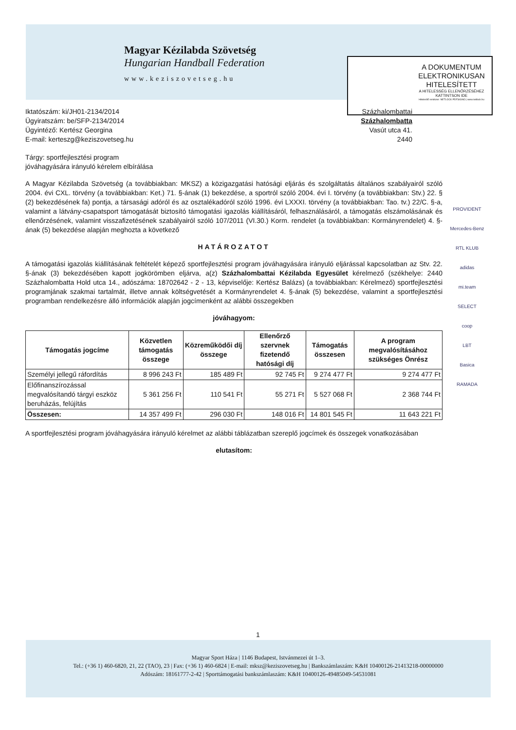Magyar Kézilabda Szövetség
Hungarian Handball Federation
www.keziszovetseg.hu
A DOKUMENTUM ELEKTRONIKUSAN HITELESÍTETT
A HITELESSÉG ELLENŐRZÉSÉHEZ KATTINTSON IDE
Hitelesítő rendszer: NETLOCK PDFSIGNO | www.netlock.hu
Iktatószám: ki/JH01-2134/2014
Ügyiratszám: be/SFP-2134/2014
Ügyintéző: Kertész Georgina
E-mail: kerteszg@keziszovetseg.hu
Százhalombattai
Százhalombatta
Vasút utca 41.
2440
Tárgy: sportfejlesztési program
jóváhagyására irányuló kérelem elbírálása
A Magyar Kézilabda Szövetség (a továbbiakban: MKSZ) a közigazgatási hatósági eljárás és szolgáltatás általános szabályairól szóló 2004. évi CXL. törvény (a továbbiakban: Ket.) 71. §-ának (1) bekezdése, a sportról szóló 2004. évi I. törvény (a továbbiakban: Stv.) 22. § (2) bekezdésének fa) pontja, a társasági adóról és az osztalékadóról szóló 1996. évi LXXXI. törvény (a továbbiakban: Tao. tv.) 22/C. §-a, valamint a látvány-csapatsport támogatását biztosító támogatási igazolás kiállításáról, felhasználásáról, a támogatás elszámolásának és ellenőrzésének, valamint visszafizetésének szabályairól szóló 107/2011 (VI.30.) Korm. rendelet (a továbbiakban: Kormányrendelet) 4. §-ának (5) bekezdése alapján meghozta a következő
HATÁROZATOT
A támogatási igazolás kiállításának feltételét képező sportfejlesztési program jóváhagyására irányuló eljárással kapcsolatban az Stv. 22. §-ának (3) bekezdésében kapott jogkörömben eljárva, a(z) Százhalombattai Kézilabda Egyesület kérelmező (székhelye: 2440 Százhalombatta Hold utca 14., adószáma: 18702642 - 2 - 13, képviselője: Kertész Balázs) (a továbbiakban: Kérelmező) sportfejlesztési programjának szakmai tartalmát, illetve annak költségvetését a Kormányrendelet 4. §-ának (5) bekezdése, valamint a sportfejlesztési programban rendelkezésre álló információk alapján jogcímenként az alábbi összegekben
jóváhagyom:
| Támogatás jogcíme | Közvetlen támogatás összege | Közreműködői díj összege | Ellenőrző szervnek fizetendő hatósági díj | Támogatás összesen | A program megvalósításához szükséges Önrész |
| --- | --- | --- | --- | --- | --- |
| Személyi jellegű ráfordítás | 8 996 243 Ft | 185 489 Ft | 92 745 Ft | 9 274 477 Ft | 9 274 477 Ft |
| Előfinanszírozással megvalósítandó tárgyi eszköz beruházás, felújítás | 5 361 256 Ft | 110 541 Ft | 55 271 Ft | 5 527 068 Ft | 2 368 744 Ft |
| Összesen: | 14 357 499 Ft | 296 030 Ft | 148 016 Ft | 14 801 545 Ft | 11 643 221 Ft |
A sportfejlesztési program jóváhagyására irányuló kérelmet az alábbi táblázatban szereplő jogcímek és összegek vonatkozásában
elutasítom:
PROVIDENT
Mercedes-Benz
RTL KLUB
adidas
mi.team
SELECT
coop
LBT
Basica
RAMADA
1
Magyar Sport Háza | 1146 Budapest, Istvánmezei út 1–3.
Tel.: (+36 1) 460-6820, 21, 22 (TAO), 23 | Fax: (+36 1) 460-6824 | E-mail: mksz@keziszovetseg.hu | Bankszámlaszám: K&H 10400126-21413218-00000000
Adószám: 18161777-2-42 | Sporttámogatási bankszámlaszám: K&H 10400126-49485049-54531081